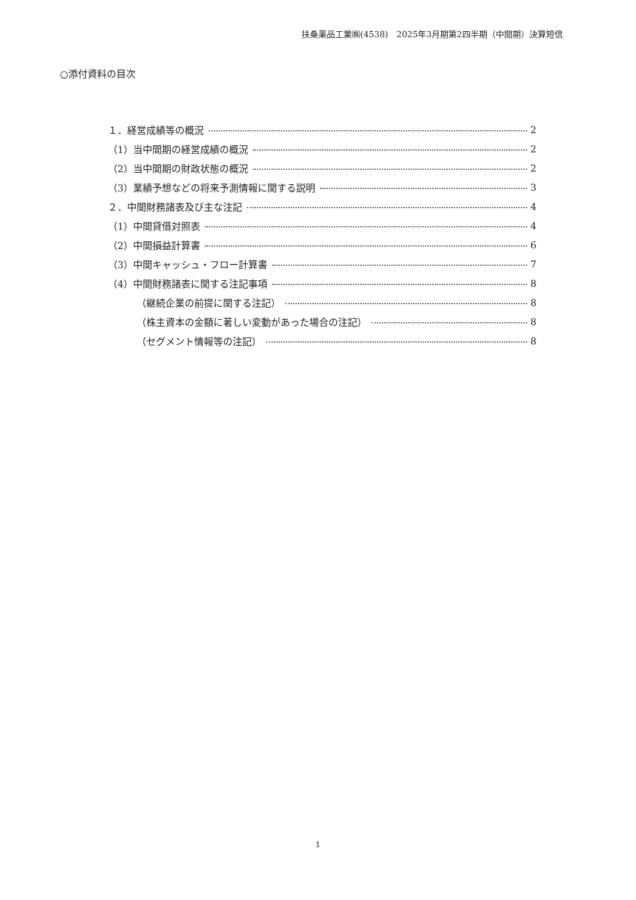扶桑薬品工業㈱(4538)　2025年3月期第2四半期（中間期）決算短信
○添付資料の目次
１．経営成績等の概況 2
（1）当中間期の経営成績の概況 2
（2）当中間期の財政状態の概況 2
（3）業績予想などの将来予測情報に関する説明 3
２．中間財務諸表及び主な注記 4
（1）中間貸借対照表 4
（2）中間損益計算書 6
（3）中間キャッシュ・フロー計算書 7
（4）中間財務諸表に関する注記事項 8
（継続企業の前提に関する注記） 8
（株主資本の金額に著しい変動があった場合の注記） 8
（セグメント情報等の注記） 8
1